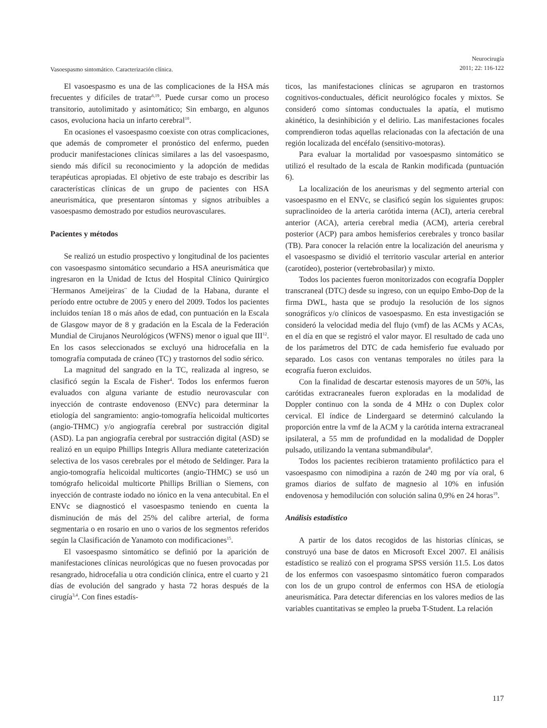Vasoespasmo sintomático. Caracterización clínica.
Neurocirugía
2011; 22: 116-122
El vasoespasmo es una de las complicaciones de la HSA más frecuentes y difíciles de tratar<sup>6,19</sup>. Puede cursar como un proceso transitorio, autolimitado y asintomático; Sin embargo, en algunos casos, evoluciona hacia un infarto cerebral<sup>10</sup>.
En ocasiones el vasoespasmo coexiste con otras complicaciones, que además de comprometer el pronóstico del enfermo, pueden producir manifestaciones clínicas similares a las del vasoespasmo, siendo más difícil su reconocimiento y la adopción de medidas terapéuticas apropiadas. El objetivo de este trabajo es describir las características clínicas de un grupo de pacientes con HSA aneurismática, que presentaron síntomas y signos atribuibles a vasoespasmo demostrado por estudios neurovasculares.
Pacientes y métodos
Se realizó un estudio prospectivo y longitudinal de los pacientes con vasoespasmo sintomático secundario a HSA aneurismática que ingresaron en la Unidad de Ictus del Hospital Clínico Quirúrgico ¨Hermanos Ameijeiras¨ de la Ciudad de la Habana, durante el período entre octubre de 2005 y enero del 2009. Todos los pacientes incluidos tenían 18 o más años de edad, con puntuación en la Escala de Glasgow mayor de 8 y gradación en la Escala de la Federación Mundial de Cirujanos Neurológicos (WFNS) menor o igual que III<sup>12</sup>. En los casos seleccionados se excluyó una hidrocefalia en la tomografía computada de cráneo (TC) y trastornos del sodio sérico.
La magnitud del sangrado en la TC, realizada al ingreso, se clasificó según la Escala de Fisher<sup>4</sup>. Todos los enfermos fueron evaluados con alguna variante de estudio neurovascular con inyección de contraste endovenoso (ENVc) para determinar la etiología del sangramiento: angio-tomografía helicoidal multicortes (angio-THMC) y/o angiografía cerebral por sustracción digital (ASD). La pan angiografía cerebral por sustracción digital (ASD) se realizó en un equipo Phillips Integris Allura mediante cateterización selectiva de los vasos cerebrales por el método de Seldinger. Para la angio-tomografía helicoidal multicortes (angio-THMC) se usó un tomógrafo helicoidal multicorte Phillips Brillian o Siemens, con inyección de contraste iodado no iónico en la vena antecubital. En el ENVc se diagnosticó el vasoespasmo teniendo en cuenta la disminución de más del 25% del calibre arterial, de forma segmentaria o en rosario en uno o varios de los segmentos referidos según la Clasificación de Yanamoto con modificaciones<sup>15</sup>.
El vasoespasmo sintomático se definió por la aparición de manifestaciones clínicas neurológicas que no fuesen provocadas por resangrado, hidrocefalia u otra condición clínica, entre el cuarto y 21 días de evolución del sangrado y hasta 72 horas después de la cirugía<sup>3,4</sup>. Con fines estadís-
ticos, las manifestaciones clínicas se agruparon en trastornos cognitivos-conductuales, déficit neurológico focales y mixtos. Se consideró como síntomas conductuales la apatía, el mutismo akinético, la desinhibición y el delirio. Las manifestaciones focales comprendieron todas aquellas relacionadas con la afectación de una región localizada del encéfalo (sensitivo-motoras).
Para evaluar la mortalidad por vasoespasmo sintomático se utilizó el resultado de la escala de Rankin modificada (puntuación 6).
La localización de los aneurismas y del segmento arterial con vasoespasmo en el ENVc, se clasificó según los siguientes grupos: supraclinoideo de la arteria carótida interna (ACI), arteria cerebral anterior (ACA), arteria cerebral media (ACM), arteria cerebral posterior (ACP) para ambos hemisferios cerebrales y tronco basilar (TB). Para conocer la relación entre la localización del aneurisma y el vasoespasmo se dividió el territorio vascular arterial en anterior (carotídeo), posterior (vertebrobasilar) y mixto.
Todos los pacientes fueron monitorizados con ecografía Doppler transcraneal (DTC) desde su ingreso, con un equipo Embo-Dop de la firma DWL, hasta que se produjo la resolución de los signos sonográficos y/o clínicos de vasoespasmo. En esta investigación se consideró la velocidad media del flujo (vmf) de las ACMs y ACAs, en el día en que se registró el valor mayor. El resultado de cada uno de los parámetros del DTC de cada hemisferio fue evaluado por separado. Los casos con ventanas temporales no útiles para la ecografía fueron excluidos.
Con la finalidad de descartar estenosis mayores de un 50%, las carótidas extracraneales fueron exploradas en la modalidad de Doppler continuo con la sonda de 4 MHz o con Duplex color cervical. El índice de Lindergaard se determinó calculando la proporción entre la vmf de la ACM y la carótida interna extracraneal ipsilateral, a 55 mm de profundidad en la modalidad de Doppler pulsado, utilizando la ventana submandibular<sup>8</sup>.
Todos los pacientes recibieron tratamiento profiláctico para el vasoespasmo con nimodipina a razón de 240 mg por vía oral, 6 gramos diarios de sulfato de magnesio al 10% en infusión endovenosa y hemodilución con solución salina 0,9% en 24 horas<sup>19</sup>.
Análisis estadístico
A partir de los datos recogidos de las historias clínicas, se construyó una base de datos en Microsoft Excel 2007. El análisis estadístico se realizó con el programa SPSS versión 11.5. Los datos de los enfermos con vasoespasmo sintomático fueron comparados con los de un grupo control de enfermos con HSA de etiología aneurismática. Para detectar diferencias en los valores medios de las variables cuantitativas se empleo la prueba T-Student. La relación
117